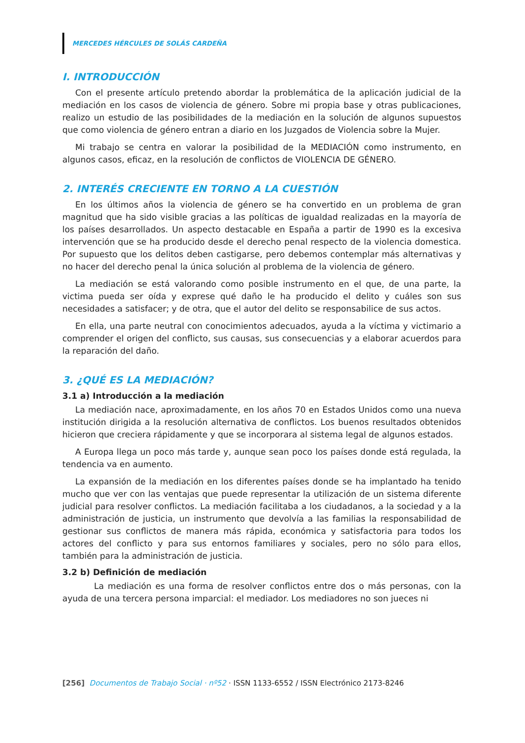MERCEDES HÉRCULES DE SOLÁS CARDEÑA
I. INTRODUCCIÓN
Con el presente artículo pretendo abordar la problemática de la aplicación judicial de la mediación en los casos de violencia de género. Sobre mi propia base y otras publicaciones, realizo un estudio de las posibilidades de la mediación en la solución de algunos supuestos que como violencia de género entran a diario en los Juzgados de Violencia sobre la Mujer.
Mi trabajo se centra en valorar la posibilidad de la MEDIACIÓN como instrumento, en algunos casos, eficaz, en la resolución de conflictos de VIOLENCIA DE GÉNERO.
2. INTERÉS CRECIENTE EN TORNO A LA CUESTIÓN
En los últimos años la violencia de género se ha convertido en un problema de gran magnitud que ha sido visible gracias a las políticas de igualdad realizadas en la mayoría de los países desarrollados. Un aspecto destacable en España a partir de 1990 es la excesiva intervención que se ha producido desde el derecho penal respecto de la violencia domestica. Por supuesto que los delitos deben castigarse, pero debemos contemplar más alternativas y no hacer del derecho penal la única solución al problema de la violencia de género.
La mediación se está valorando como posible instrumento en el que, de una parte, la victima pueda ser oída y exprese qué daño le ha producido el delito y cuáles son sus necesidades a satisfacer; y de otra, que el autor del delito se responsabilice de sus actos.
En ella, una parte neutral con conocimientos adecuados, ayuda a la víctima y victimario a comprender el origen del conflicto, sus causas, sus consecuencias y a elaborar acuerdos para la reparación del daño.
3. ¿QUÉ ES LA MEDIACIÓN?
3.1 a) Introducción a la mediación
La mediación nace, aproximadamente, en los años 70 en Estados Unidos como una nueva institución dirigida a la resolución alternativa de conflictos. Los buenos resultados obtenidos hicieron que creciera rápidamente y que se incorporara al sistema legal de algunos estados.
A Europa llega un poco más tarde y, aunque sean poco los países donde está regulada, la tendencia va en aumento.
La expansión de la mediación en los diferentes países donde se ha implantado ha tenido mucho que ver con las ventajas que puede representar la utilización de un sistema diferente judicial para resolver conflictos. La mediación facilitaba a los ciudadanos, a la sociedad y a la administración de justicia, un instrumento que devolvía a las familias la responsabilidad de gestionar sus conflictos de manera más rápida, económica y satisfactoria para todos los actores del conflicto y para sus entornos familiares y sociales, pero no sólo para ellos, también para la administración de justicia.
3.2 b) Definición de mediación
La mediación es una forma de resolver conflictos entre dos o más personas, con la ayuda de una tercera persona imparcial: el mediador. Los mediadores no son jueces ni
[256] Documentos de Trabajo Social · nº52 · ISSN 1133-6552 / ISSN Electrónico 2173-8246